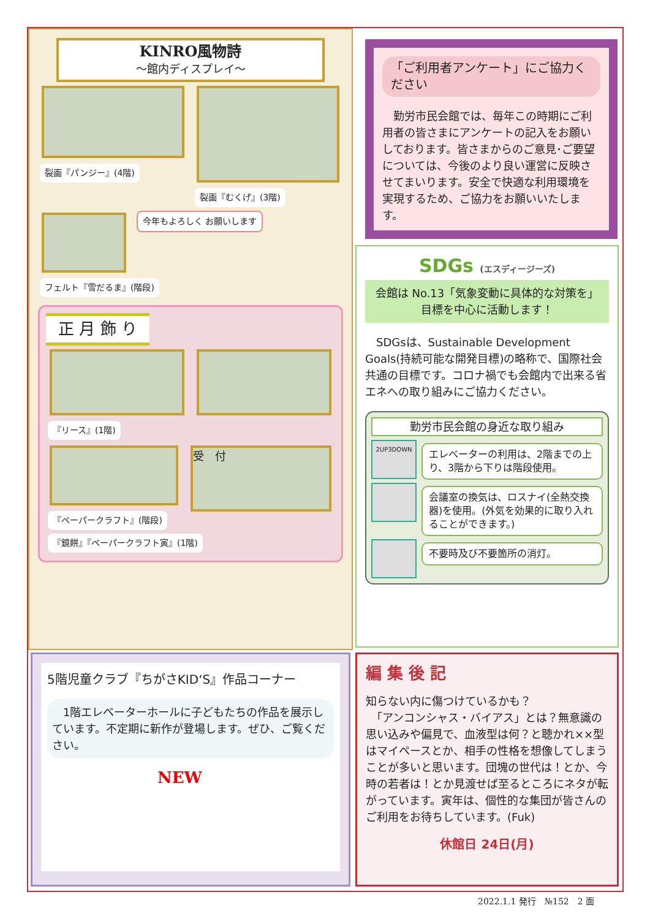「ご利用者アンケート」にご協力ください
　勤労市民会館では、毎年この時期にご利用者の皆さまにアンケートの記入をお願いしております。皆さまからのご意見･ご要望については、今後のより良い運営に反映させてまいります。安全で快適な利用環境を実現するため、ご協力をお願いいたします。
KINRO風物詩
～館内ディスプレイ～
裂画『パンジー』(4階) 裂画『むくげ』(3階)
今年もよろしく お願いします
フェルト『雪だるま』(階段)
正 月 飾 り
『リース』(1階)
『ペーパークラフト』(階段)
受　付
『鏡餅』『ペーパークラフト寅』(1階)
SDGs (エスディージーズ)
会館は No.13「気象変動に具体的な対策を」
目標を中心に活動します！
　SDGsは、Sustainable Development Goals(持続可能な開発目標)の略称で、国際社会共通の目標です。コロナ禍でも会館内で出来る省エネへの取り組みにご協力ください。
勤労市民会館の身近な取り組み
2UP3DOWN
エレベーターの利用は、2階までの上り、3階から下りは階段使用。
会議室の換気は、ロスナイ(全熱交換器)を使用。(外気を効果的に取り入れることができます。)
不要時及び不要箇所の消灯。
5階児童クラブ『ちがさKID‘S』作品コーナー
　1階エレベーターホールに子どもたちの作品を展示しています。不定期に新作が登場します。ぜひ、ご覧ください。
NEW
編 集 後 記
知らない内に傷つけているかも？
　「アンコンシャス・バイアス」とは？無意識の思い込みや偏見で、血液型は何？と聴かれ××型はマイペースとか、相手の性格を想像してしまうことが多いと思います。団塊の世代は！とか、今時の若者は！とか見渡せば至るところにネタが転がっています。寅年は、個性的な集団が皆さんのご利用をお待ちしています。(Fuk)
休館日 24日(月)
2022.1.1 発行　№152　2 面